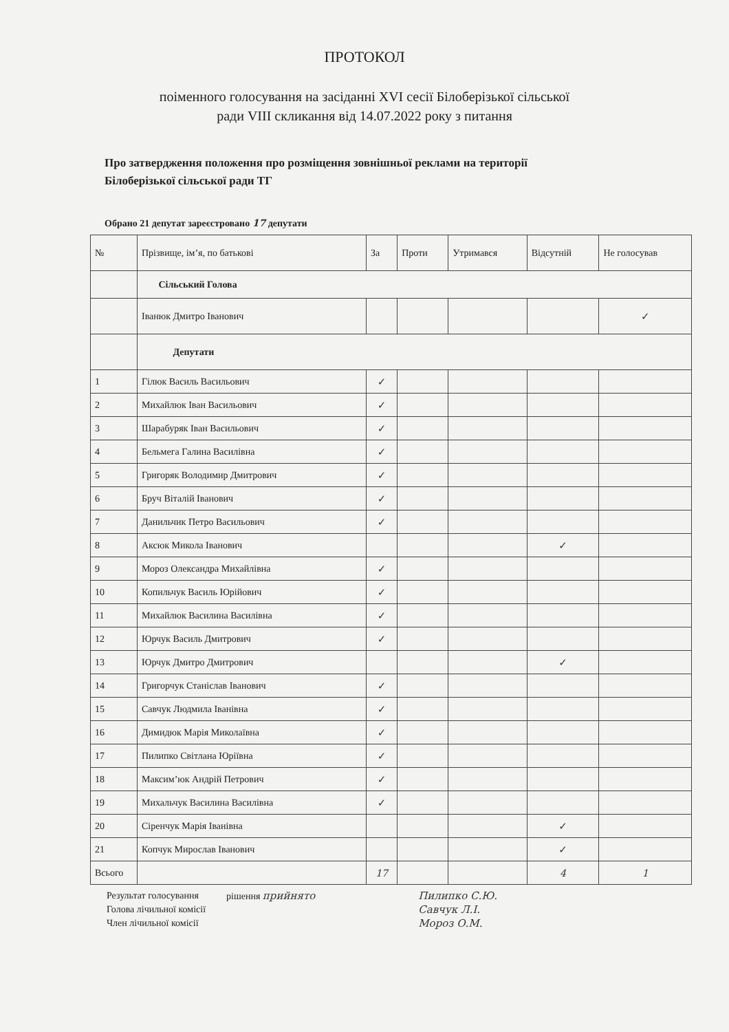ПРОТОКОЛ
поіменного голосування на засіданні XVI сесії Білоберізької сільської
ради VIII скликання від 14.07.2022 року з питання
Про затвердження положення про розміщення зовнішньої реклами на території
Білоберізької сільської ради ТГ
Обрано 21 депутат зареєстровано 17 депутати
| № | Прізвище, ім’я, по батькові | За | Проти | Утримався | Відсутній | Не голосував |
| --- | --- | --- | --- | --- | --- | --- |
| | Сільський Голова | | | | | |
| | Іванюк Дмитро Іванович | | | | | ✓ |
| | Депутати | | | | | |
| 1 | Гілюк Василь Васильович | ✓ | | | | |
| 2 | Михайлюк Іван Васильович | ✓ | | | | |
| 3 | Шарабуряк Іван Васильович | ✓ | | | | |
| 4 | Бельмега Галина Василівна | ✓ | | | | |
| 5 | Григоряк Володимир Дмитрович | ✓ | | | | |
| 6 | Бруч Віталій Іванович | ✓ | | | | |
| 7 | Данильчик Петро Васильович | ✓ | | | | |
| 8 | Аксюк Микола Іванович | | | | ✓ | |
| 9 | Мороз Олександра Михайлівна | ✓ | | | | |
| 10 | Копильчук Василь Юрійович | ✓ | | | | |
| 11 | Михайлюк Василина Василівна | ✓ | | | | |
| 12 | Юрчук Василь Дмитрович | ✓ | | | | |
| 13 | Юрчук Дмитро Дмитрович | | | | ✓ | |
| 14 | Григорчук Станіслав Іванович | ✓ | | | | |
| 15 | Савчук Людмила Іванівна | ✓ | | | | |
| 16 | Димидюк Марія Миколаївна | ✓ | | | | |
| 17 | Пилипко Світлана Юріївна | ✓ | | | | |
| 18 | Максим’юк Андрій Петрович | ✓ | | | | |
| 19 | Михальчук Василина Василівна | ✓ | | | | |
| 20 | Сіренчук Марія Іванівна | | | | ✓ | |
| 21 | Копчук Мирослав Іванович | | | | ✓ | |
| Всього | | 17 | | | 4 | 1 |
Результат голосування
Голова лічильної комісії
Член лічильної комісії
рішення прийнято Пилипко С.Ю.
Савчук Л.І.
Мороз О.М.